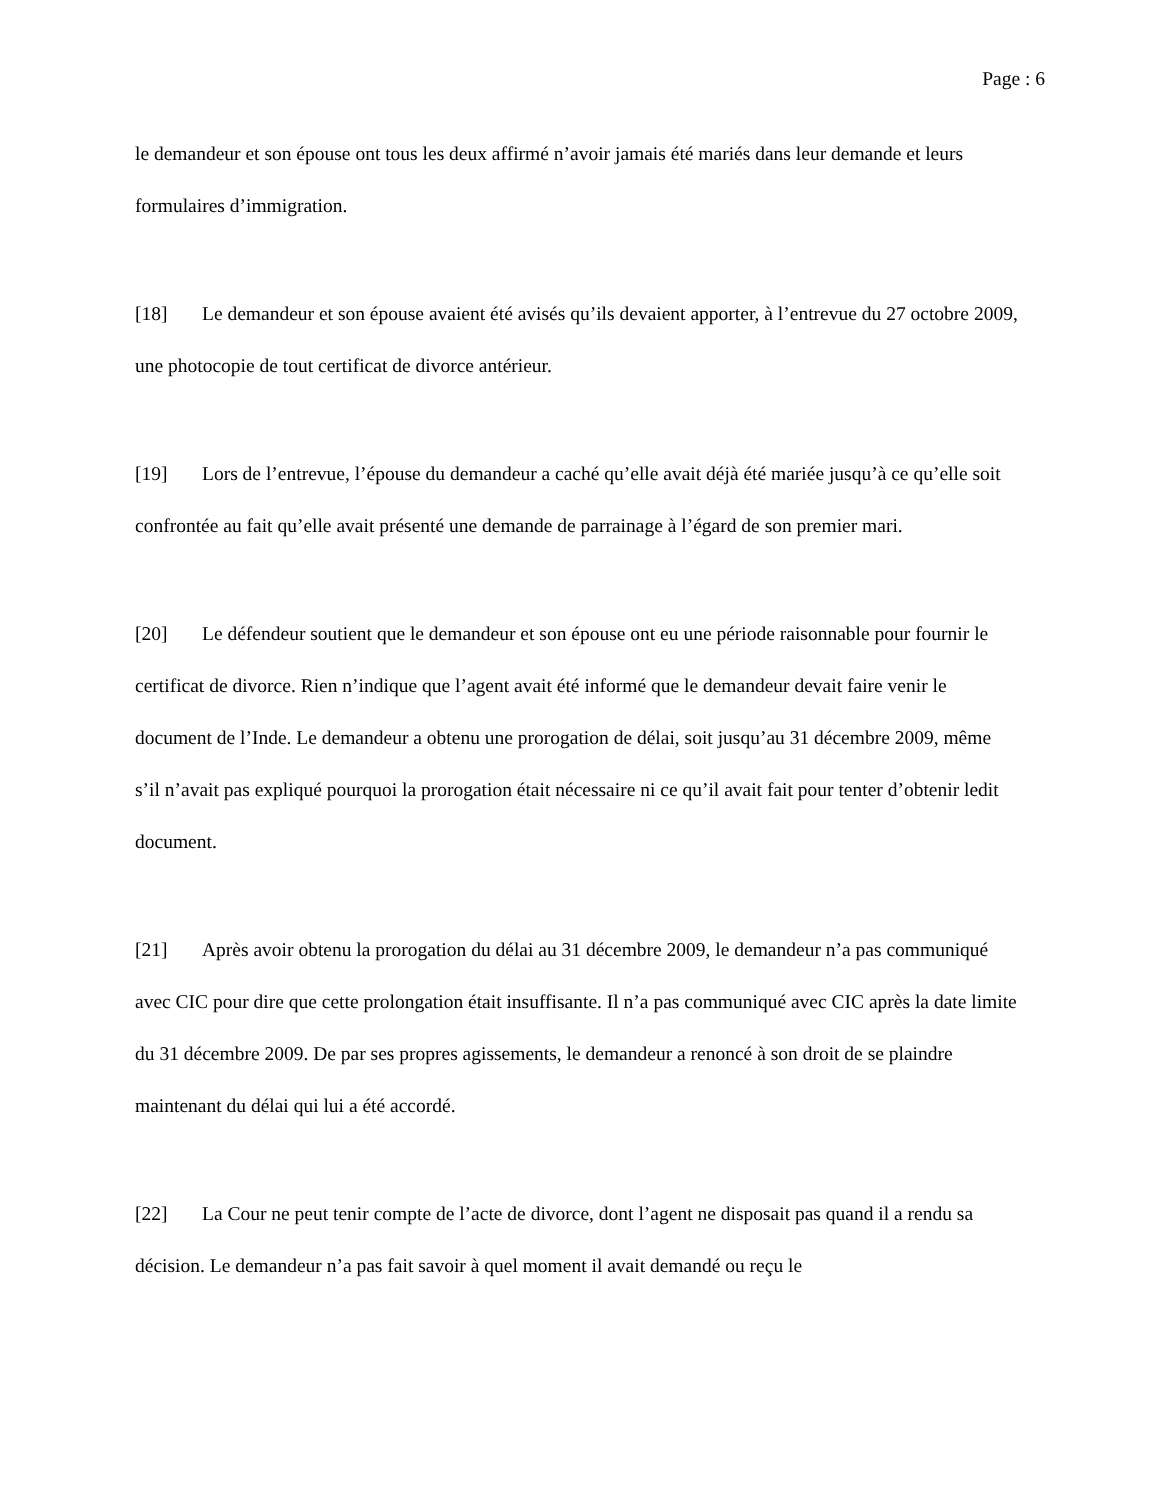Page : 6
le demandeur et son épouse ont tous les deux affirmé n’avoir jamais été mariés dans leur demande et leurs formulaires d’immigration.
[18] Le demandeur et son épouse avaient été avisés qu’ils devaient apporter, à l’entrevue du 27 octobre 2009, une photocopie de tout certificat de divorce antérieur.
[19] Lors de l’entrevue, l’épouse du demandeur a caché qu’elle avait déjà été mariée jusqu’à ce qu’elle soit confrontée au fait qu’elle avait présenté une demande de parrainage à l’égard de son premier mari.
[20] Le défendeur soutient que le demandeur et son épouse ont eu une période raisonnable pour fournir le certificat de divorce. Rien n’indique que l’agent avait été informé que le demandeur devait faire venir le document de l’Inde. Le demandeur a obtenu une prorogation de délai, soit jusqu’au 31 décembre 2009, même s’il n’avait pas expliqué pourquoi la prorogation était nécessaire ni ce qu’il avait fait pour tenter d’obtenir ledit document.
[21] Après avoir obtenu la prorogation du délai au 31 décembre 2009, le demandeur n’a pas communiqué avec CIC pour dire que cette prolongation était insuffisante. Il n’a pas communiqué avec CIC après la date limite du 31 décembre 2009. De par ses propres agissements, le demandeur a renoncé à son droit de se plaindre maintenant du délai qui lui a été accordé.
[22] La Cour ne peut tenir compte de l’acte de divorce, dont l’agent ne disposait pas quand il a rendu sa décision. Le demandeur n’a pas fait savoir à quel moment il avait demandé ou reçu le